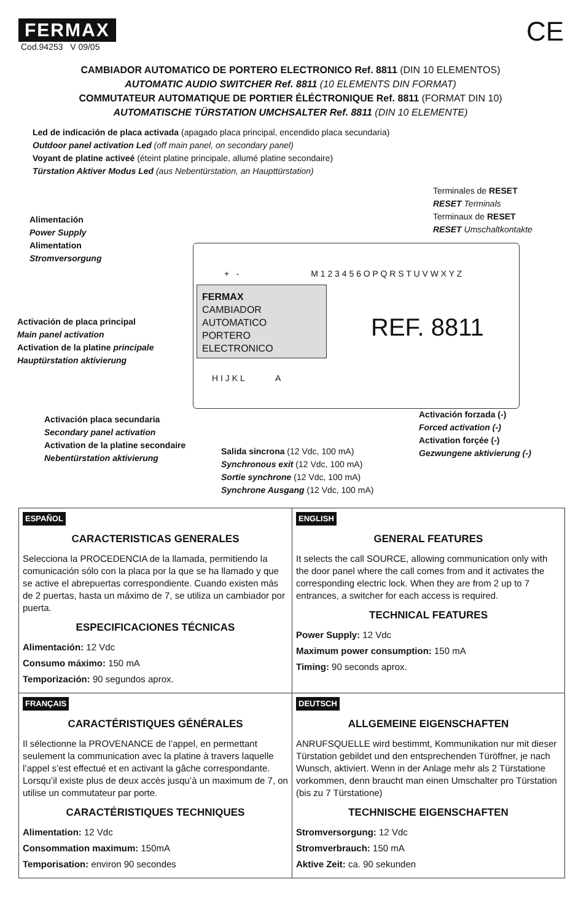FERMAX
Cod.94253 V 09/05 CE
CAMBIADOR AUTOMATICO DE PORTERO ELECTRONICO Ref. 8811 (DIN 10 ELEMENTOS)
AUTOMATIC AUDIO SWITCHER Ref. 8811 (10 ELEMENTS DIN FORMAT)
COMMUTATEUR AUTOMATIQUE DE PORTIER ÉLÉCTRONIQUE Ref. 8811 (FORMAT DIN 10)
AUTOMATISCHE TÜRSTATION UMCHSALTER Ref. 8811 (DIN 10 ELEMENTE)
Led de indicación de placa activada (apagado placa principal, encendido placa secundaria)
Outdoor panel activation Led (off main panel, on secondary panel)
Voyant de platine activeé (éteint platine principale, allumé platine secondaire)
Türstation Aktiver Modus Led (aus Nebentürstation, an Haupttürstation)
Terminales de RESET
RESET Terminals
Terminaux de RESET
RESET Umschaltkontakte
Alimentación
Power Supply
Alimentation
Stromversorgung
+ - M 1 2 3 4 5 6 O P Q R S T U V W X Y Z
FERMAX
CAMBIADOR AUTOMATICO
PORTERO ELECTRONICO
REF. 8811
Activación de placa principal
Main panel activation
Activation de la platine principale
Hauptürstation aktivierung
H I J K L A
Activación placa secundaria
Secondary panel activation
Activation de la platine secondaire
Nebentürstation aktivierung
Activación forzada (-)
Forced activation (-)
Activation forçée (-)
Gezwungene aktivierung (-)
Salida sincrona (12 Vdc, 100 mA)
Synchronous exit (12 Vdc, 100 mA)
Sortie synchrone (12 Vdc, 100 mA)
Synchrone Ausgang (12 Vdc, 100 mA)
ESPAÑOL
CARACTERISTICAS GENERALES
Selecciona la PROCEDENCIA de la llamada, permitiendo la comunicación sólo con la placa por la que se ha llamado y que se active el abrepuertas correspondiente. Cuando existen más de 2 puertas, hasta un máximo de 7, se utiliza un cambiador por puerta.
ESPECIFICACIONES TÉCNICAS
Alimentación: 12 Vdc
Consumo máximo: 150 mA
Temporización: 90 segundos aprox.
ENGLISH
GENERAL FEATURES
It selects the call SOURCE, allowing communication only with the door panel where the call comes from and it activates the corresponding electric lock. When they are from 2 up to 7 entrances, a switcher for each access is required.
TECHNICAL FEATURES
Power Supply: 12 Vdc
Maximum power consumption: 150 mA
Timing: 90 seconds aprox.
FRANÇAIS
CARACTÉRISTIQUES GÉNÉRALES
Il sélectionne la PROVENANCE de l’appel, en permettant seulement la communication avec la platine à travers laquelle l’appel s’est effectué et en activant la gâche correspondante. Lorsqu’il existe plus de deux accès jusqu’à un maximum de 7, on utilise un commutateur par porte.
CARACTÉRISTIQUES TECHNIQUES
Alimentation: 12 Vdc
Consommation maximum: 150mA
Temporisation: environ 90 secondes
DEUTSCH
ALLGEMEINE EIGENSCHAFTEN
ANRUFSQUELLE wird bestimmt, Kommunikation nur mit dieser Türstation gebildet und den entsprechenden Türöffner, je nach Wunsch, aktiviert. Wenn in der Anlage mehr als 2 Türstatione vorkommen, denn braucht man einen Umschalter pro Türstation (bis zu 7 Türstatione)
TECHNISCHE EIGENSCHAFTEN
Stromversorgung: 12 Vdc
Stromverbrauch: 150 mA
Aktive Zeit: ca. 90 sekunden